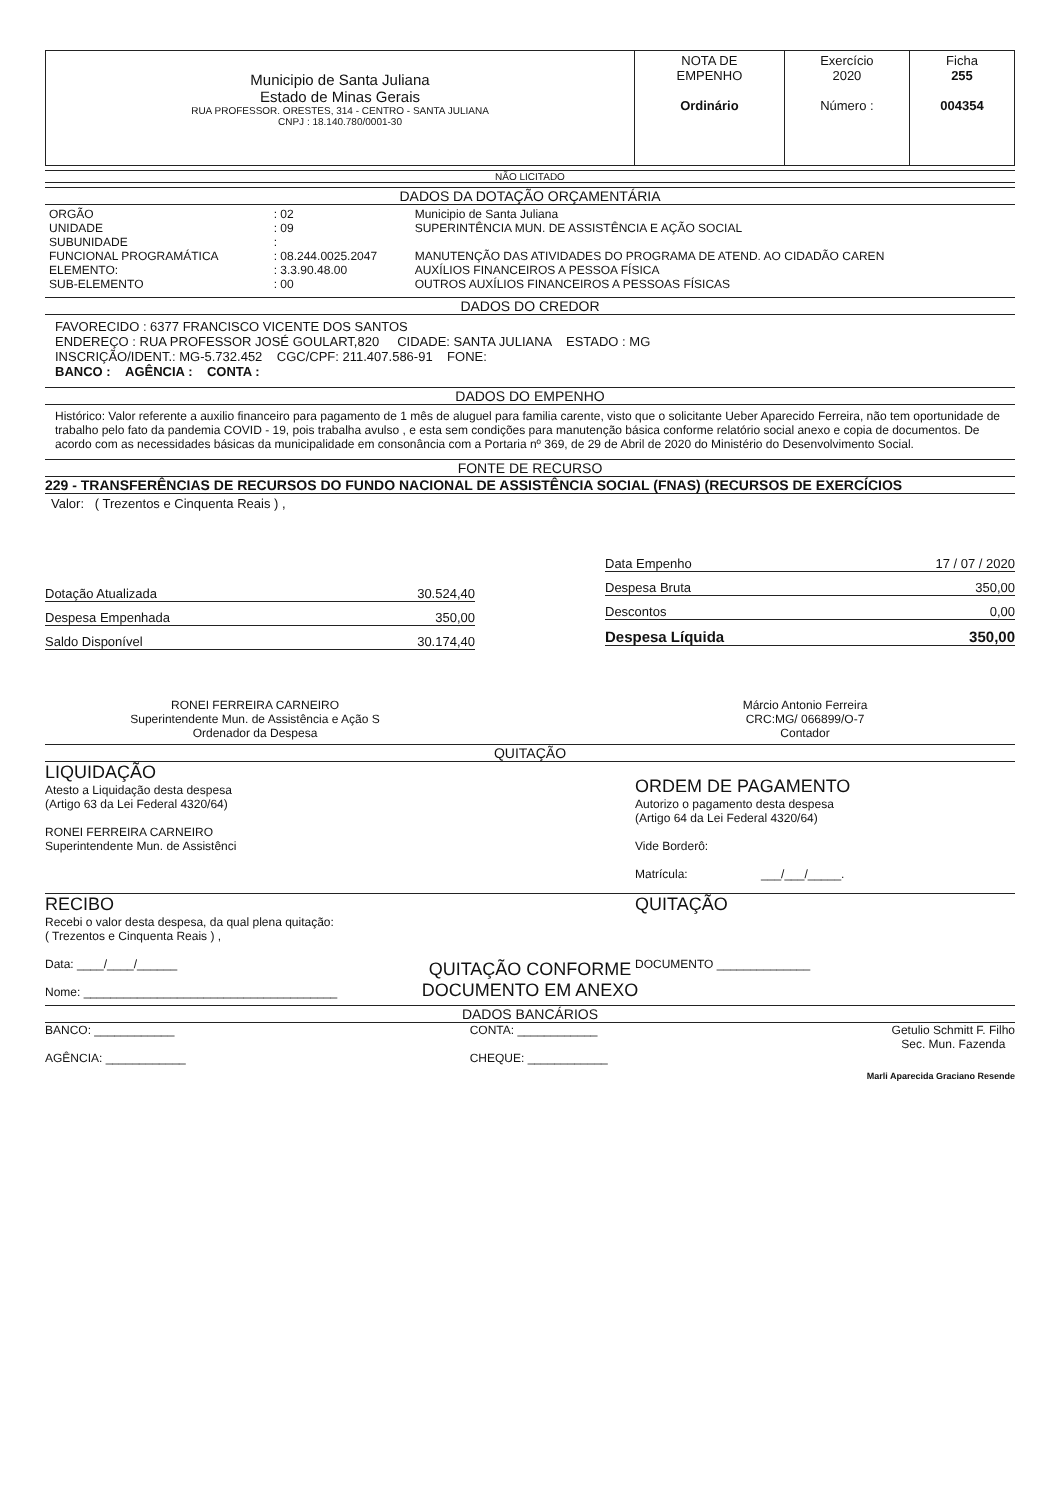| Municipio de Santa Juliana Estado de Minas Gerais RUA PROFESSOR. ORESTES, 314 - CENTRO - SANTA JULIANA CNPJ : 18.140.780/0001-30 | NOTA DE EMPENHO Ordinário | Exercício 2020 Número : | Ficha 255 004354 |
NÃO LICITADO
DADOS DA DOTAÇÃO ORÇAMENTÁRIA
| ORGÃO UNIDADE SUBUNIDADE FUNCIONAL PROGRAMÁTICA ELEMENTO: SUB-ELEMENTO | : 02 : 09 : : 08.244.0025.2047 : 3.3.90.48.00 : 00 | Municipio de Santa Juliana SUPERINTÊNCIA MUN. DE ASSISTÊNCIA E AÇÃO SOCIAL MANUTENÇÃO DAS ATIVIDADES DO PROGRAMA DE ATEND. AO CIDADÃO CAREN AUXÍLIOS FINANCEIROS A PESSOA FÍSICA OUTROS AUXÍLIOS FINANCEIROS A PESSOAS FÍSICAS |
DADOS DO CREDOR
FAVORECIDO : 6377 FRANCISCO VICENTE DOS SANTOS
ENDEREÇO : RUA PROFESSOR JOSÉ GOULART,820 CIDADE: SANTA JULIANA ESTADO : MG
INSCRIÇÃO/IDENT.: MG-5.732.452 CGC/CPF: 211.407.586-91 FONE:
BANCO : AGÊNCIA : CONTA :
DADOS DO EMPENHO
Histórico: Valor referente a auxilio financeiro para pagamento de 1 mês de aluguel para familia carente, visto que o solicitante Ueber Aparecido Ferreira, não tem oportunidade de trabalho pelo fato da pandemia COVID - 19, pois trabalha avulso , e esta sem condições para manutenção básica conforme relatório social anexo e copia de documentos. De acordo com as necessidades básicas da municipalidade em consonância com a Portaria nº 369, de 29 de Abril de 2020 do Ministério do Desenvolvimento Social.
FONTE DE RECURSO
229 - TRANSFERÊNCIAS DE RECURSOS DO FUNDO NACIONAL DE ASSISTÊNCIA SOCIAL (FNAS) (RECURSOS DE EXERCÍCIOS
Valor: ( Trezentos e Cinquenta Reais ) ,
Dotação Atualizada 30.524,40
Despesa Empenhada 350,00
Saldo Disponível 30.174,40
Data Empenho 17 / 07 / 2020
Despesa Bruta 350,00
Descontos 0,00
Despesa Líquida 350,00
RONEI FERREIRA CARNEIRO
Superintendente Mun. de Assistência e Ação S
Ordenador da Despesa
Márcio Antonio Ferreira
CRC:MG/ 066899/O-7
Contador
QUITAÇÃO
LIQUIDAÇÃO
Atesto a Liquidação desta despesa
(Artigo 63 da Lei Federal 4320/64)
RONEI FERREIRA CARNEIRO
Superintendente Mun. de Assistênci
ORDEM DE PAGAMENTO
Autorizo o pagamento desta despesa
(Artigo 64 da Lei Federal 4320/64)
Vide Borderô:
Matrícula: ___/___/_____.
RECIBO
Recebi o valor desta despesa, da qual plena quitação:
( Trezentos e Cinquenta Reais ) ,
Data: ____/____/______
Nome: ______________________________________
QUITAÇÃO
DOCUMENTO ______________
QUITAÇÃO CONFORME
DOCUMENTO EM ANEXO
DADOS BANCÁRIOS
BANCO: ____________
AGÊNCIA: ____________
CONTA: ____________
CHEQUE: ____________
Getulio Schmitt F. Filho
Sec. Mun. Fazenda
Marli Aparecida Graciano Resende